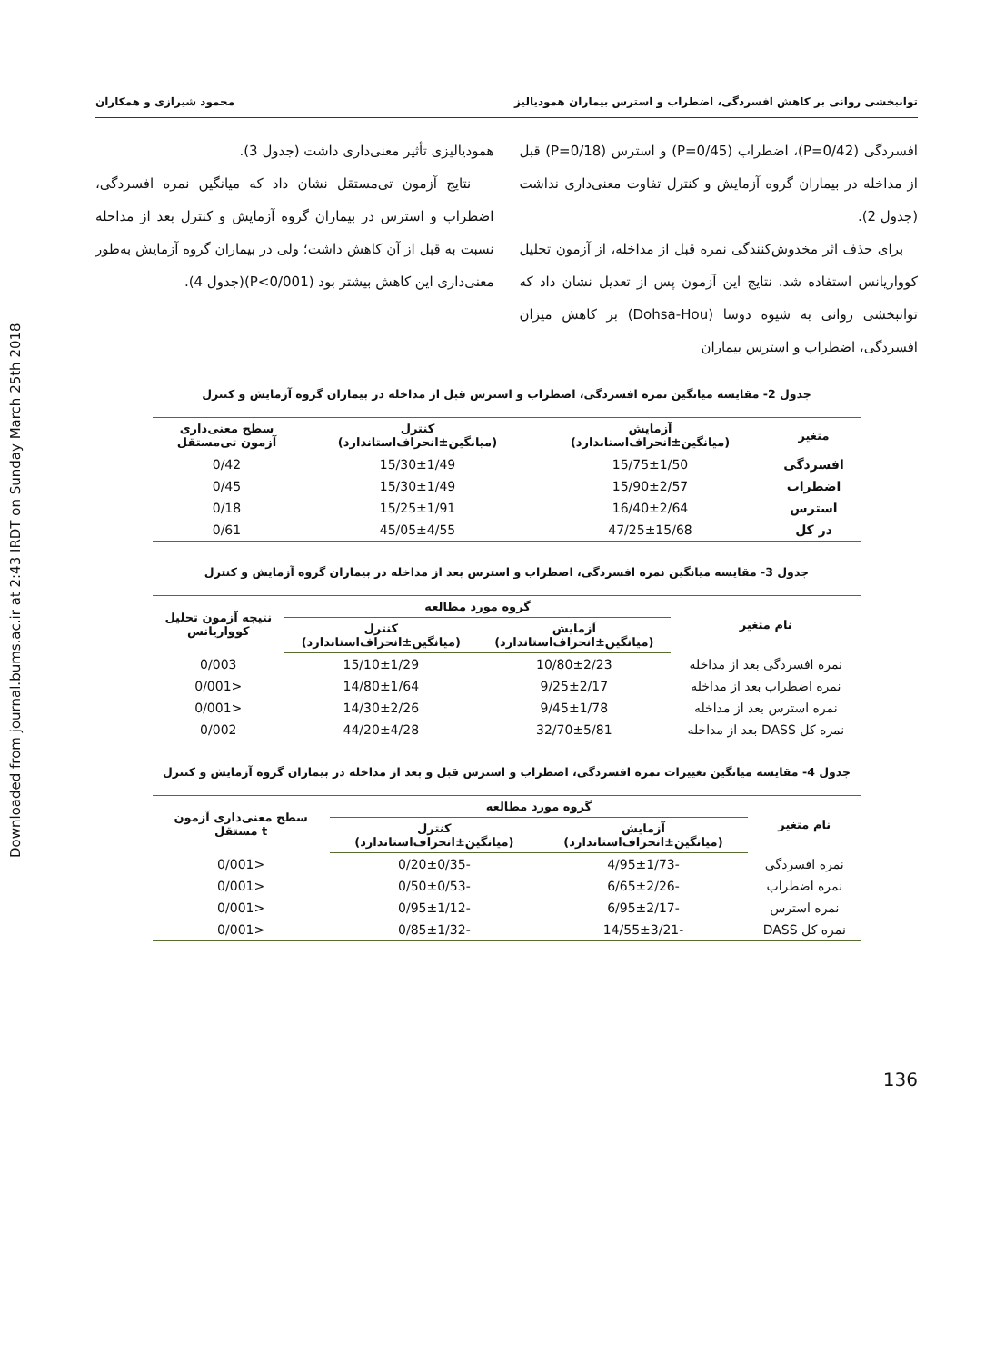Downloaded from journal.bums.ac.ir at 2:43 IRDT on Sunday March 25th 2018
توانبخشی روانی بر کاهش افسردگی، اضطراب و استرس بیماران همودیالیز محمود شیرازی و همکاران
افسردگی (P=0/42)، اضطراب (P=0/45) و استرس (P=0/18) قبل از مداخله در بیماران گروه آزمایش و کنترل تفاوت معنی‌داری نداشت (جدول 2).
برای حذف اثر مخدوش‌کنندگی نمره قبل از مداخله، از آزمون تحلیل کوواریانس استفاده شد. نتایج این آزمون پس از تعدیل نشان داد که توانبخشی روانی به شیوه دوسا (Dohsa-Hou) بر کاهش میزان افسردگی، اضطراب و استرس بیماران
همودیالیزی تأثیر معنی‌داری داشت (جدول 3).
نتایج آزمون تی‌مستقل نشان داد که میانگین نمره افسردگی، اضطراب و استرس در بیماران گروه آزمایش و کنترل بعد از مداخله نسبت به قبل از آن کاهش داشت؛ ولی در بیماران گروه آزمایش به‌طور معنی‌داری این کاهش بیشتر بود (P<0/001)(جدول 4).
جدول 2- مقایسه میانگین نمره افسردگی، اضطراب و استرس قبل از مداخله در بیماران گروه آزمایش و کنترل
| متغیر | آزمایش (میانگین±انحراف‌استاندارد) | کنترل (میانگین±انحراف‌استاندارد) | سطح معنی‌داری آزمون تی‌مستقل |
| --- | --- | --- | --- |
| افسردگی | 15/75±1/50 | 15/30±1/49 | 0/42 |
| اضطراب | 15/90±2/57 | 15/30±1/49 | 0/45 |
| استرس | 16/40±2/64 | 15/25±1/91 | 0/18 |
| در کل | 47/25±15/68 | 45/05±4/55 | 0/61 |
جدول 3- مقایسه میانگین نمره افسردگی، اضطراب و استرس بعد از مداخله در بیماران گروه آزمایش و کنترل
| نام متغیر | گروه مورد مطالعه | | نتیجه آزمون تحلیل کوواریانس |
| --- | --- | --- | --- |
| | آزمایش (میانگین±انحراف‌استاندارد) | کنترل (میانگین±انحراف‌استاندارد) | |
| نمره افسردگی بعد از مداخله | 10/80±2/23 | 15/10±1/29 | 0/003 |
| نمره اضطراب بعد از مداخله | 9/25±2/17 | 14/80±1/64 | <0/001 |
| نمره استرس بعد از مداخله | 9/45±1/78 | 14/30±2/26 | <0/001 |
| نمره کل DASS بعد از مداخله | 32/70±5/81 | 44/20±4/28 | 0/002 |
جدول 4- مقایسه میانگین تغییرات نمره افسردگی، اضطراب و استرس قبل و بعد از مداخله در بیماران گروه آزمایش و کنترل
| نام متغیر | گروه مورد مطالعه | | سطح معنی‌داری آزمون t مستقل |
| --- | --- | --- | --- |
| | آزمایش (میانگین±انحراف‌استاندارد) | کنترل (میانگین±انحراف‌استاندارد) | |
| نمره افسردگی | -4/95±1/73 | -0/20±0/35 | <0/001 |
| نمره اضطراب | -6/65±2/26 | -0/50±0/53 | <0/001 |
| نمره استرس | -6/95±2/17 | -0/95±1/12 | <0/001 |
| نمره کل DASS | -14/55±3/21 | -0/85±1/32 | <0/001 |
136